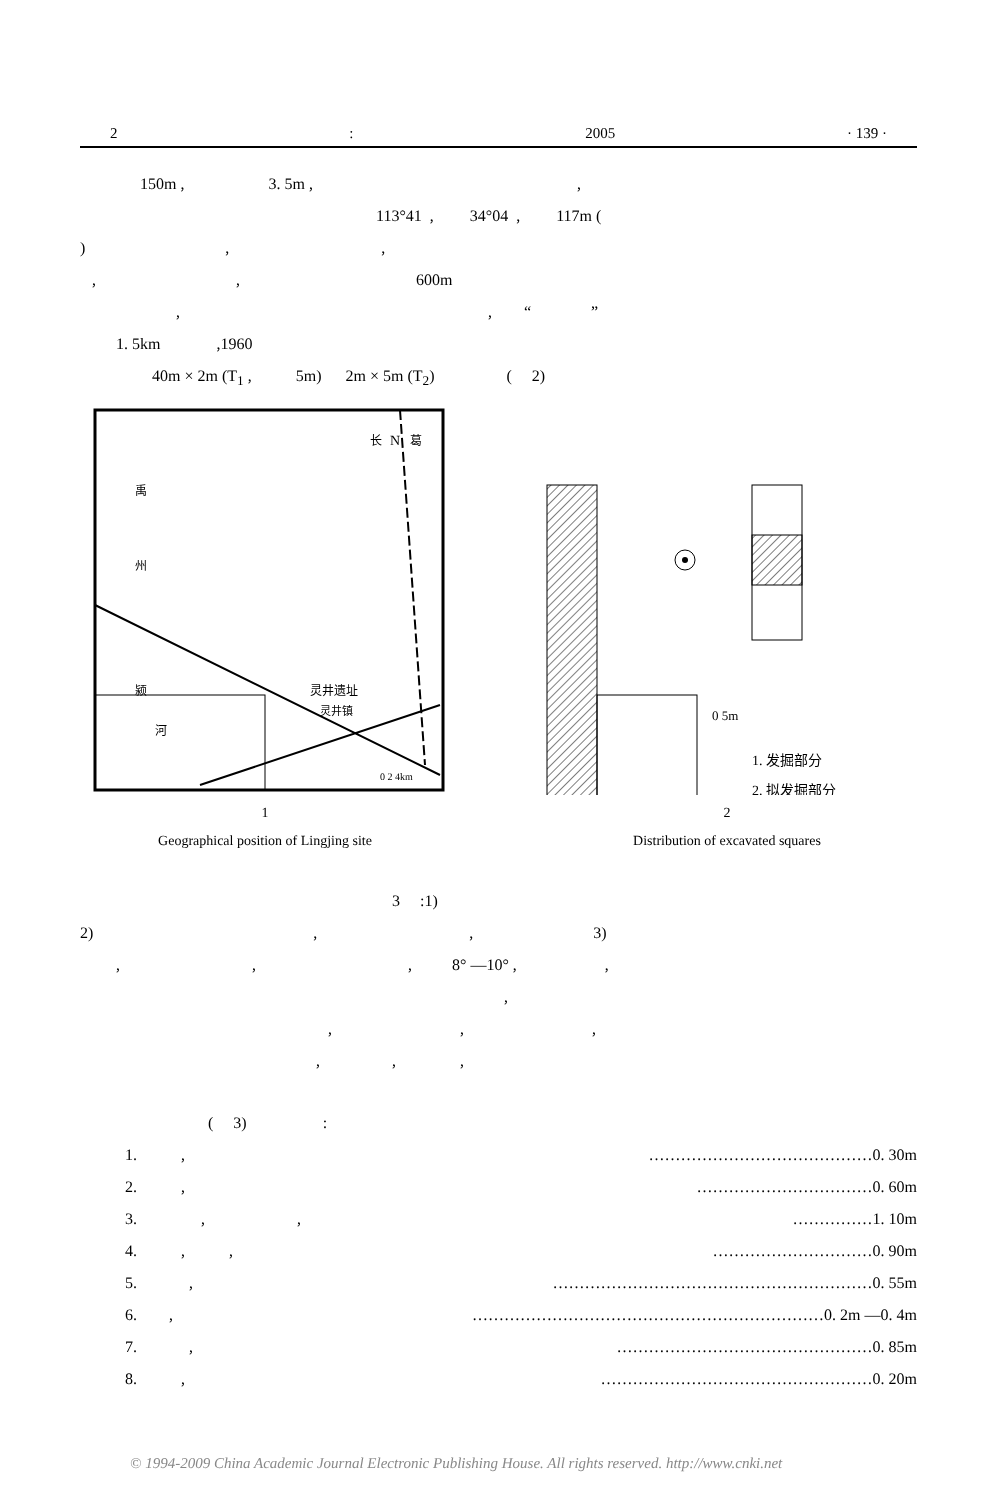2: 2005 · 139 ·
150m , 3. 5m , ,
113°41 , 34°04 , 117m (
) , ,
, , 600m
, , “ ”
1. 5km ,1960
40m × 2m (T<sub>1</sub> , 5m) 2m × 5m (T<sub>2</sub>) ( 2)
N
长
葛
禹
州
灵井遗址
灵井镇
颍
河
0 2 4km
1
Geographical position of Lingjing site
0 5m
1. 发掘部分
2. 拟发掘部分
2
Distribution of excavated squares
3 :1)
2) , , 3)
, , , 8° —10° , ,
,
, , ,
, , ,
( 3) :
1. , ……………………………………0. 30m
2. , ……………………………0. 60m
3. , , ……………1. 10m
4. , , …………………………0. 90m
5. , ……………………………………………………0. 55m
6. , …………………………………………………………0. 2m —0. 4m
7. , …………………………………………0. 85m
8. , ……………………………………………0. 20m
© 1994-2009 China Academic Journal Electronic Publishing House. All rights reserved. http://www.cnki.net